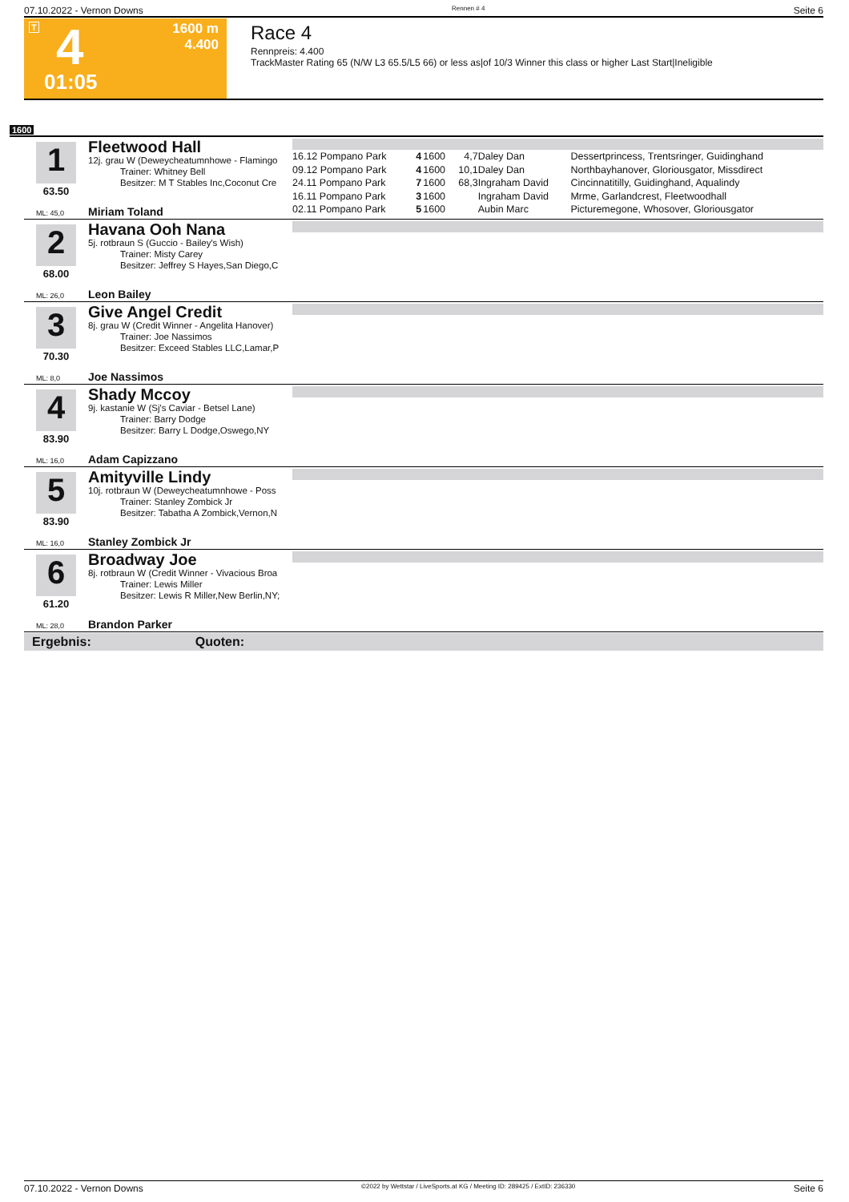07.10.2022 - Vernon Downs Rennen # 4 Seite 6
T 4
1600 m
4.400
01:05
Race 4
Rennpreis: 4.400
TrackMaster Rating 65 (N/W L3 65.5/L5 66) or less as|of 10/3 Winner this class or higher Last Start|Ineligible
1600
1
63.50
ML: 45,0
Fleetwood Hall
12j. grau W (Deweycheatumnhowe - Flamingo
Trainer: Whitney Bell
Besitzer: M T Stables Inc,Coconut Cre
Miriam Toland
| 16.12 Pompano Park | 4 | 1600 | 4,7 | Daley Dan | Dessertprincess, Trentsringer, Guidinghand |
| 09.12 Pompano Park | 4 | 1600 | 10,1 | Daley Dan | Northbayhanover, Gloriousgator, Missdirect |
| 24.11 Pompano Park | 7 | 1600 | 68,3 | Ingraham David | Cincinnatitilly, Guidinghand, Aqualindy |
| 16.11 Pompano Park | 3 | 1600 | | Ingraham David | Mrme, Garlandcrest, Fleetwoodhall |
| 02.11 Pompano Park | 5 | 1600 | | Aubin Marc | Picturemegone, Whosover, Gloriousgator |
2
68.00
ML: 26,0
Havana Ooh Nana
5j. rotbraun S (Guccio - Bailey's Wish)
Trainer: Misty Carey
Besitzer: Jeffrey S Hayes,San Diego,C
Leon Bailey
3
70.30
ML: 8,0
Give Angel Credit
8j. grau W (Credit Winner - Angelita Hanover)
Trainer: Joe Nassimos
Besitzer: Exceed Stables LLC,Lamar,P
Joe Nassimos
4
83.90
ML: 16,0
Shady Mccoy
9j. kastanie W (Sj's Caviar - Betsel Lane)
Trainer: Barry Dodge
Besitzer: Barry L Dodge,Oswego,NY
Adam Capizzano
5
83.90
ML: 16,0
Amityville Lindy
10j. rotbraun W (Deweycheatumnhowe - Poss
Trainer: Stanley Zombick Jr
Besitzer: Tabatha A Zombick,Vernon,N
Stanley Zombick Jr
6
61.20
ML: 28,0
Broadway Joe
8j. rotbraun W (Credit Winner - Vivacious Broa
Trainer: Lewis Miller
Besitzer: Lewis R Miller,New Berlin,NY;
Brandon Parker
Ergebnis: Quoten:
07.10.2022 - Vernon Downs ©2022 by Wettstar / LiveSports.at KG / Meeting ID: 289425 / ExtID: 236330 Seite 6